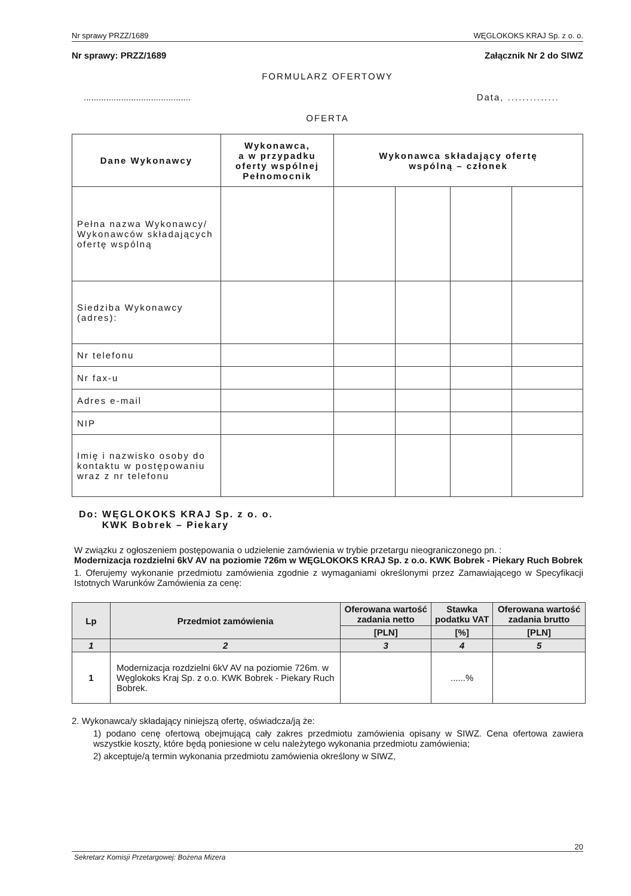Nr sprawy PRZZ/1689 WĘGLOKOKS KRAJ Sp. z o. o.
Nr sprawy: PRZZ/1689 Załącznik Nr 2 do SIWZ
FORMULARZ OFERTOWY
........................................... Data, ..............
OFERTA
| Dane Wykonawcy | Wykonawca, a w przypadku oferty wspólnej Pełnomocnik | Wykonawca składający ofertę wspólną – członek | | | |
| --- | --- | --- | --- | --- | --- |
| Pełna nazwa Wykonawcy/ Wykonawców składających ofertę wspólną | | | | | |
| Siedziba Wykonawcy (adres): | | | | | |
| Nr telefonu | | | | | |
| Nr fax-u | | | | | |
| Adres e-mail | | | | | |
| NIP | | | | | |
| Imię i nazwisko osoby do kontaktu w postępowaniu wraz z nr telefonu | | | | | |
Do: WĘGLOKOKS KRAJ Sp. z o. o.
KWK Bobrek – Piekary
W związku z ogłoszeniem postępowania o udzielenie zamówienia w trybie przetargu nieograniczonego pn. :
Modernizacja rozdzielni 6kV AV na poziomie 726m w WĘGLOKOKS KRAJ Sp. z o.o. KWK Bobrek - Piekary Ruch Bobrek
1. Oferujemy wykonanie przedmiotu zamówienia zgodnie z wymaganiami określonymi przez Zamawiającego w Specyfikacji Istotnych Warunków Zamówienia za cenę:
| Lp | Przedmiot zamówienia | Oferowana wartość zadania netto | Stawka podatku VAT | Oferowana wartość zadania brutto |
| --- | --- | --- | --- | --- |
| | | [PLN] | [%] | [PLN] |
| 1 | 2 | 3 | 4 | 5 |
| 1 | Modernizacja rozdzielni 6kV AV na poziomie 726m. w Węglokoks Kraj Sp. z o.o. KWK Bobrek - Piekary Ruch Bobrek. | | ......% | |
2. Wykonawca/y składający niniejszą ofertę, oświadcza/ją że:
1) podano cenę ofertową obejmującą cały zakres przedmiotu zamówienia opisany w SIWZ. Cena ofertowa zawiera wszystkie koszty, które będą poniesione w celu należytego wykonania przedmiotu zamówienia;
2) akceptuje/ą termin wykonania przedmiotu zamówienia określony w SIWZ,
20
Sekretarz Komisji Przetargowej: Bożena Mizera